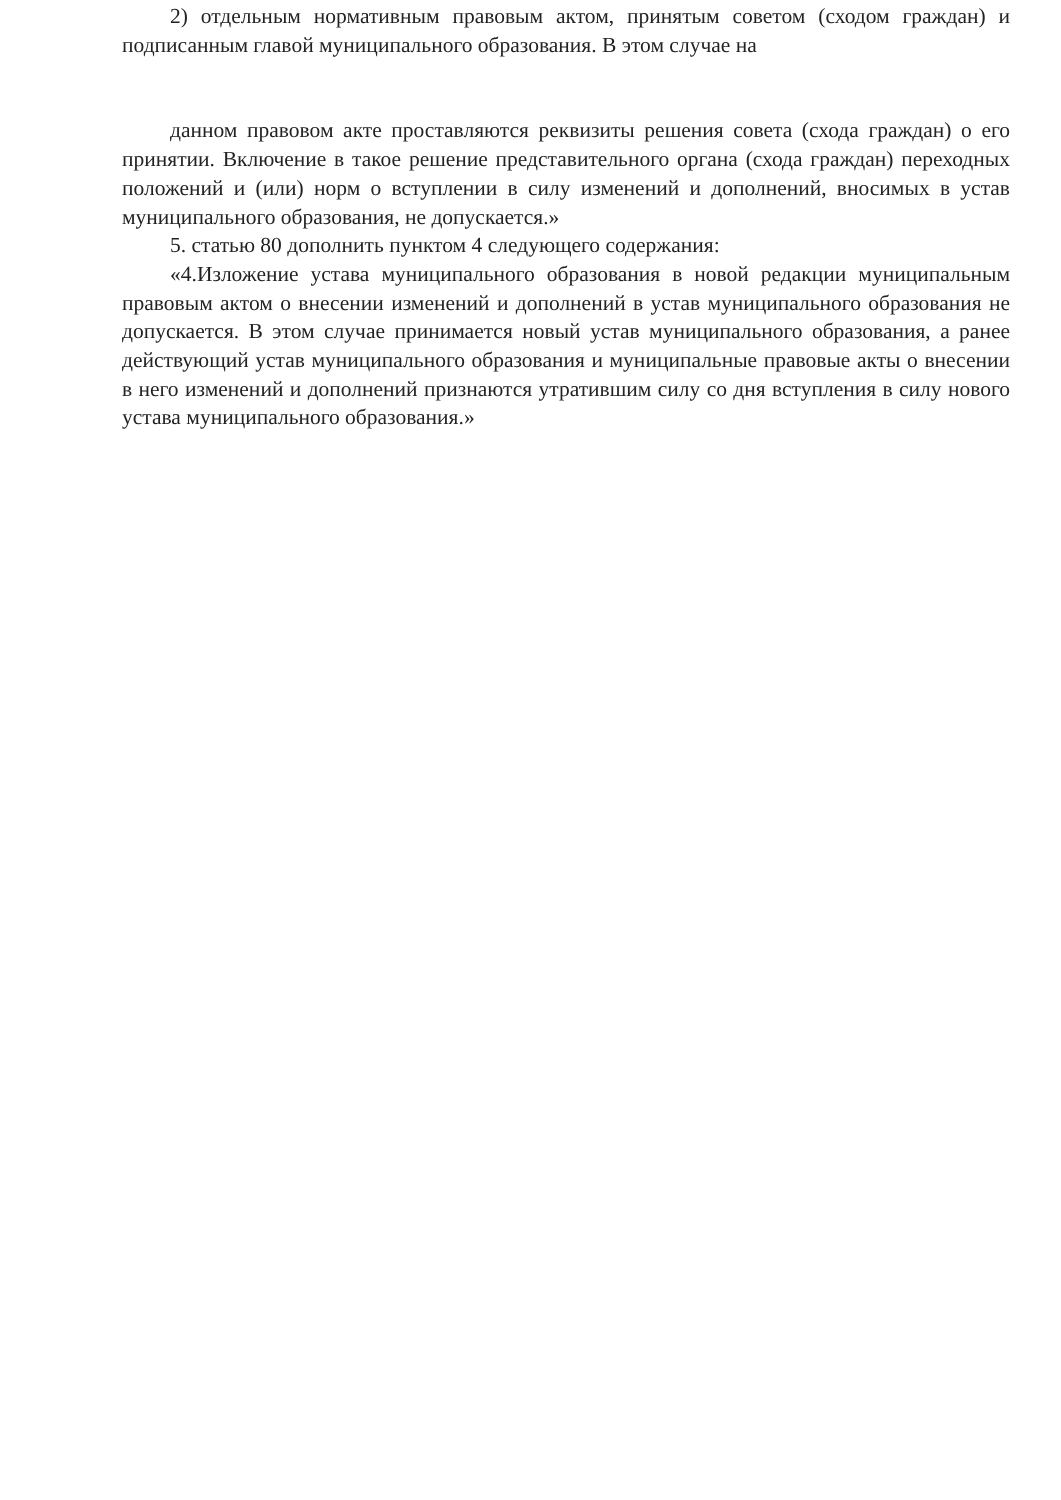2) отдельным нормативным правовым актом, принятым советом (сходом граждан) и подписанным главой муниципального образования. В этом случае на
данном правовом акте проставляются реквизиты решения совета (схода граждан) о его принятии. Включение в такое решение представительного органа (схода граждан) переходных положений и (или) норм о вступлении в силу изменений и дополнений, вносимых в устав муниципального образования, не допускается.»
5. статью 80 дополнить пунктом 4 следующего содержания:
«4.Изложение устава муниципального образования в новой редакции муниципальным правовым актом о внесении изменений и дополнений в устав муниципального образования не допускается. В этом случае принимается новый устав муниципального образования, а ранее действующий устав муниципального образования и муниципальные правовые акты о внесении в него изменений и дополнений признаются утратившим силу со дня вступления в силу нового устава муниципального образования.»